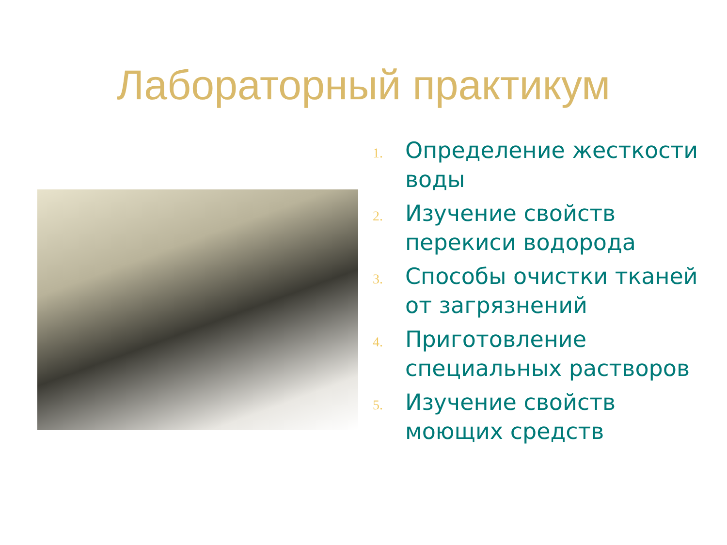Лабораторный практикум
1. Определение жесткости воды
2. Изучение свойств перекиси водорода
3. Способы очистки тканей от загрязнений
4. Приготовление специальных растворов
5. Изучение свойств моющих средств